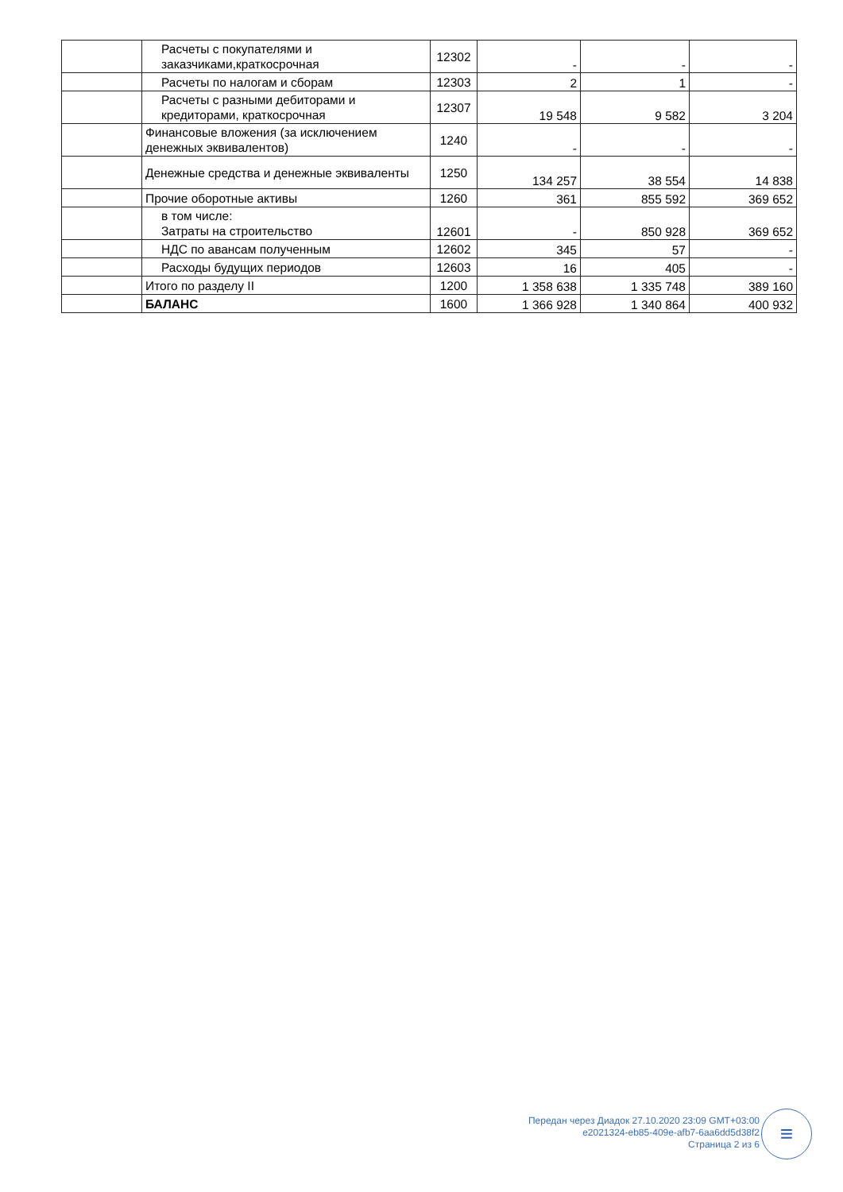| | Расчеты с покупателями и заказчиками,краткосрочная | 12302 | - | - | - |
| | Расчеты по налогам и сборам | 12303 | 2 | 1 | - |
| | Расчеты с разными дебиторами и кредиторами, краткосрочная | 12307 | 19 548 | 9 582 | 3 204 |
| | Финансовые вложения (за исключением денежных эквивалентов) | 1240 | - | - | - |
| | Денежные средства и денежные эквиваленты | 1250 | 134 257 | 38 554 | 14 838 |
| | Прочие оборотные активы | 1260 | 361 | 855 592 | 369 652 |
| | в том числе: Затраты на строительство | 12601 | - | 850 928 | 369 652 |
| | НДС по авансам полученным | 12602 | 345 | 57 | - |
| | Расходы будущих периодов | 12603 | 16 | 405 | - |
| | Итого по разделу II | 1200 | 1 358 638 | 1 335 748 | 389 160 |
| | БАЛАНС | 1600 | 1 366 928 | 1 340 864 | 400 932 |
Передан через Диадок 27.10.2020 23:09 GMT+03:00
e2021324-eb85-409e-afb7-6aa6dd5d38f2
Страница 2 из 6
≡